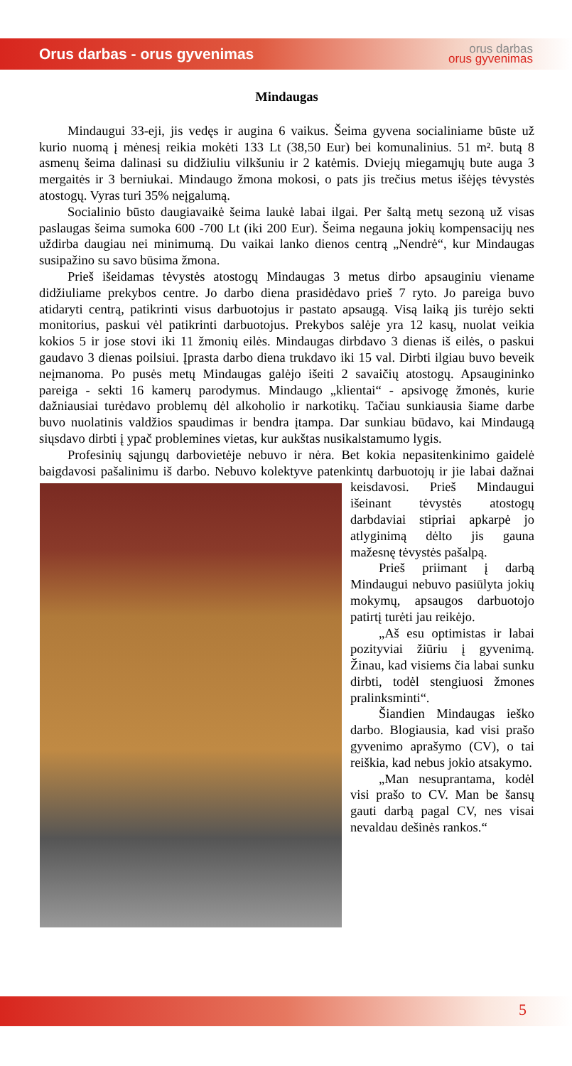Orus darbas - orus gyvenimas
orus darbas
orus gyvenimas
Mindaugas
Mindaugui 33-eji, jis vedęs ir augina 6 vaikus. Šeima gyvena socialiniame būste už kurio nuomą į mėnesį reikia mokėti 133 Lt (38,50 Eur) bei komunalinius. 51 m². butą 8 asmenų šeima dalinasi su didžiuliu vilkšuniu ir 2 katėmis. Dviejų miegamųjų bute auga 3 mergaitės ir 3 berniukai. Mindaugo žmona mokosi, o pats jis trečius metus išėjęs tėvystės atostogų. Vyras turi 35% neįgalumą.
Socialinio būsto daugiavaikė šeima laukė labai ilgai. Per šaltą metų sezoną už visas paslaugas šeima sumoka 600 -700 Lt (iki 200 Eur). Šeima negauna jokių kompensacijų nes uždirba daugiau nei minimumą. Du vaikai lanko dienos centrą „Nendrė“, kur Mindaugas susipažino su savo būsima žmona.
Prieš išeidamas tėvystės atostogų Mindaugas 3 metus dirbo apsauginiu viename didžiuliame prekybos centre. Jo darbo diena prasidėdavo prieš 7 ryto. Jo pareiga buvo atidaryti centrą, patikrinti visus darbuotojus ir pastato apsaugą. Visą laiką jis turėjo sekti monitorius, paskui vėl patikrinti darbuotojus. Prekybos salėje yra 12 kasų, nuolat veikia kokios 5 ir jose stovi iki 11 žmonių eilės. Mindaugas dirbdavo 3 dienas iš eilės, o paskui gaudavo 3 dienas poilsiui. Įprasta darbo diena trukdavo iki 15 val. Dirbti ilgiau buvo beveik neįmanoma. Po pusės metų Mindaugas galėjo išeiti 2 savaičių atostogų. Apsaugininko pareiga - sekti 16 kamerų parodymus. Mindaugo „klientai“ - apsivogę žmonės, kurie dažniausiai turėdavo problemų dėl alkoholio ir narkotikų. Tačiau sunkiausia šiame darbe buvo nuolatinis valdžios spaudimas ir bendra įtampa. Dar sunkiau būdavo, kai Mindaugą siųsdavo dirbti į ypač problemines vietas, kur aukštas nusikalstamumo lygis.
Profesinių sąjungų darbovietėje nebuvo ir nėra. Bet kokia nepasitenkinimo gaidelė baigdavosi pašalinimu iš darbo. Nebuvo kolektyve patenkintų darbuotojų ir jie labai dažnai keisdavosi. Prieš Mindaugui išeinant tėvystės atostogų darbdaviai stipriai apkarpė jo atlyginimą dėlto jis gauna mažesnę tėvystės pašalpą.
Prieš priimant į darbą Mindaugui nebuvo pasiūlyta jokių mokymų, apsaugos darbuotojo patirtį turėti jau reikėjo.
„Aš esu optimistas ir labai pozityviai žiūriu į gyvenimą. Žinau, kad visiems čia labai sunku dirbti, todėl stengiuosi žmones pralinksminti“.
Šiandien Mindaugas ieško darbo. Blogiausia, kad visi prašo gyvenimo aprašymo (CV), o tai reiškia, kad nebus jokio atsakymo.
„Man nesuprantama, kodėl visi prašo to CV. Man be šansų gauti darbą pagal CV, nes visai nevaldau dešinės rankos.“
5